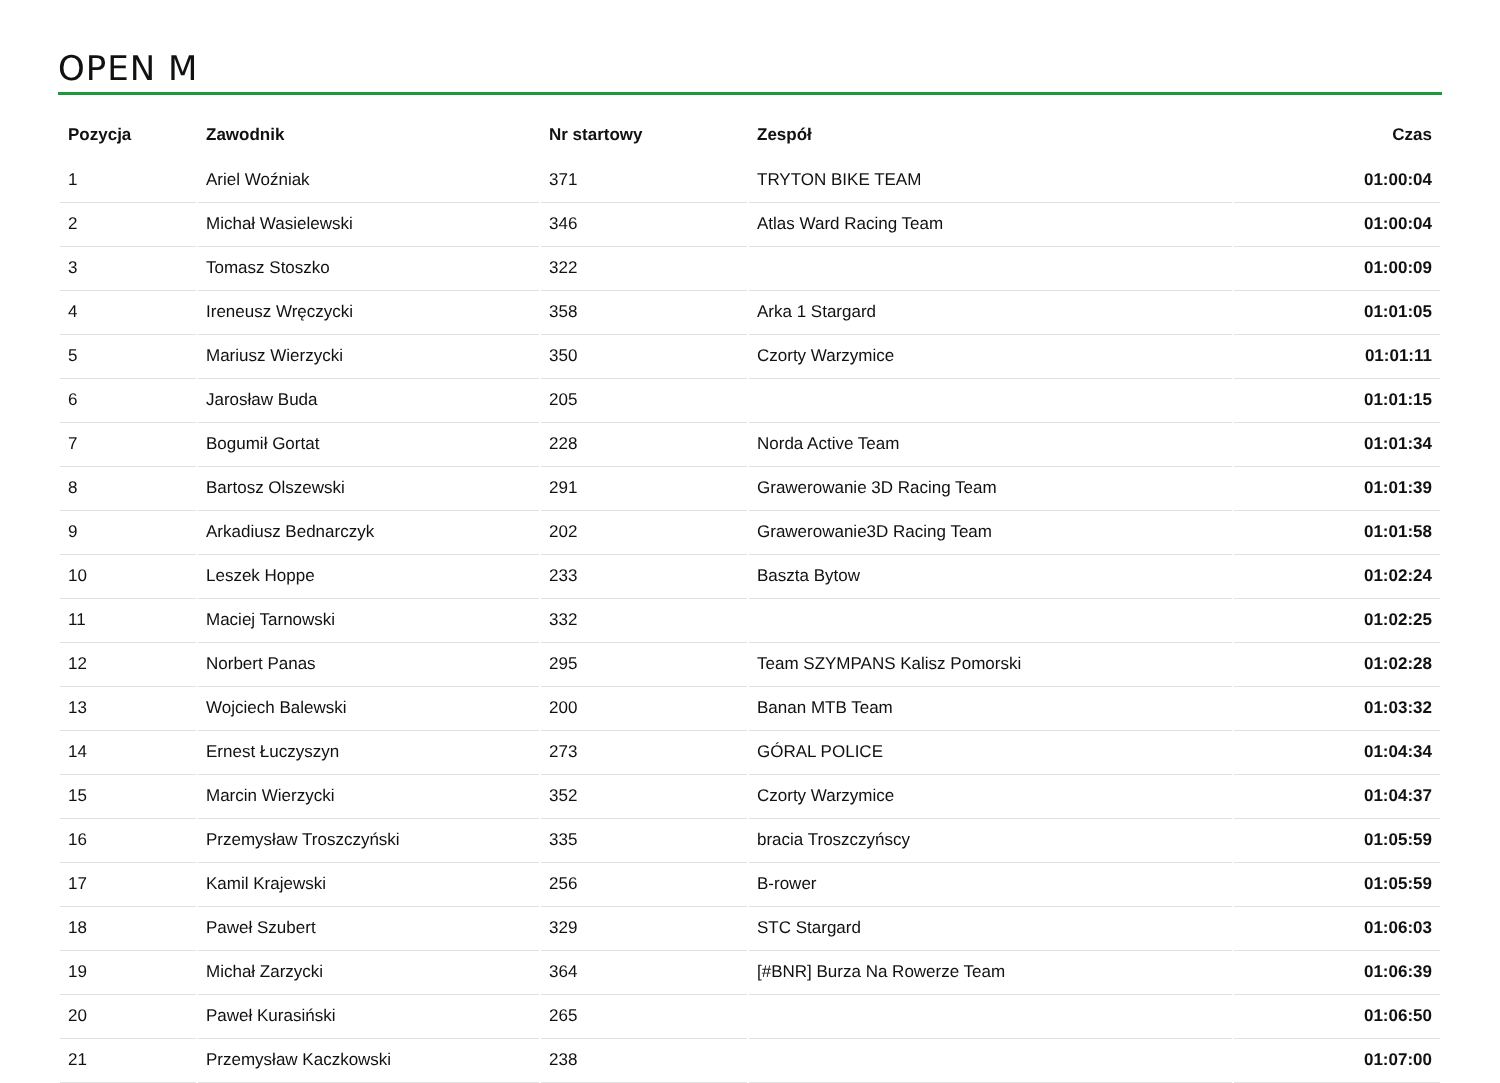OPEN M
| Pozycja | Zawodnik | Nr startowy | Zespół | Czas |
| --- | --- | --- | --- | --- |
| 1 | Ariel Woźniak | 371 | TRYTON BIKE TEAM | 01:00:04 |
| 2 | Michał Wasielewski | 346 | Atlas Ward Racing Team | 01:00:04 |
| 3 | Tomasz Stoszko | 322 | | 01:00:09 |
| 4 | Ireneusz Wręczycki | 358 | Arka 1 Stargard | 01:01:05 |
| 5 | Mariusz Wierzycki | 350 | Czorty Warzymice | 01:01:11 |
| 6 | Jarosław Buda | 205 | | 01:01:15 |
| 7 | Bogumił Gortat | 228 | Norda Active Team | 01:01:34 |
| 8 | Bartosz Olszewski | 291 | Grawerowanie 3D Racing Team | 01:01:39 |
| 9 | Arkadiusz Bednarczyk | 202 | Grawerowanie3D Racing Team | 01:01:58 |
| 10 | Leszek Hoppe | 233 | Baszta Bytow | 01:02:24 |
| 11 | Maciej Tarnowski | 332 | | 01:02:25 |
| 12 | Norbert Panas | 295 | Team SZYMPANS Kalisz Pomorski | 01:02:28 |
| 13 | Wojciech Balewski | 200 | Banan MTB Team | 01:03:32 |
| 14 | Ernest Łuczyszyn | 273 | GÓRAL POLICE | 01:04:34 |
| 15 | Marcin Wierzycki | 352 | Czorty Warzymice | 01:04:37 |
| 16 | Przemysław Troszczyński | 335 | bracia Troszczyńscy | 01:05:59 |
| 17 | Kamil Krajewski | 256 | B-rower | 01:05:59 |
| 18 | Paweł Szubert | 329 | STC Stargard | 01:06:03 |
| 19 | Michał Zarzycki | 364 | [#BNR] Burza Na Rowerze Team | 01:06:39 |
| 20 | Paweł Kurasiński | 265 | | 01:06:50 |
| 21 | Przemysław Kaczkowski | 238 | | 01:07:00 |